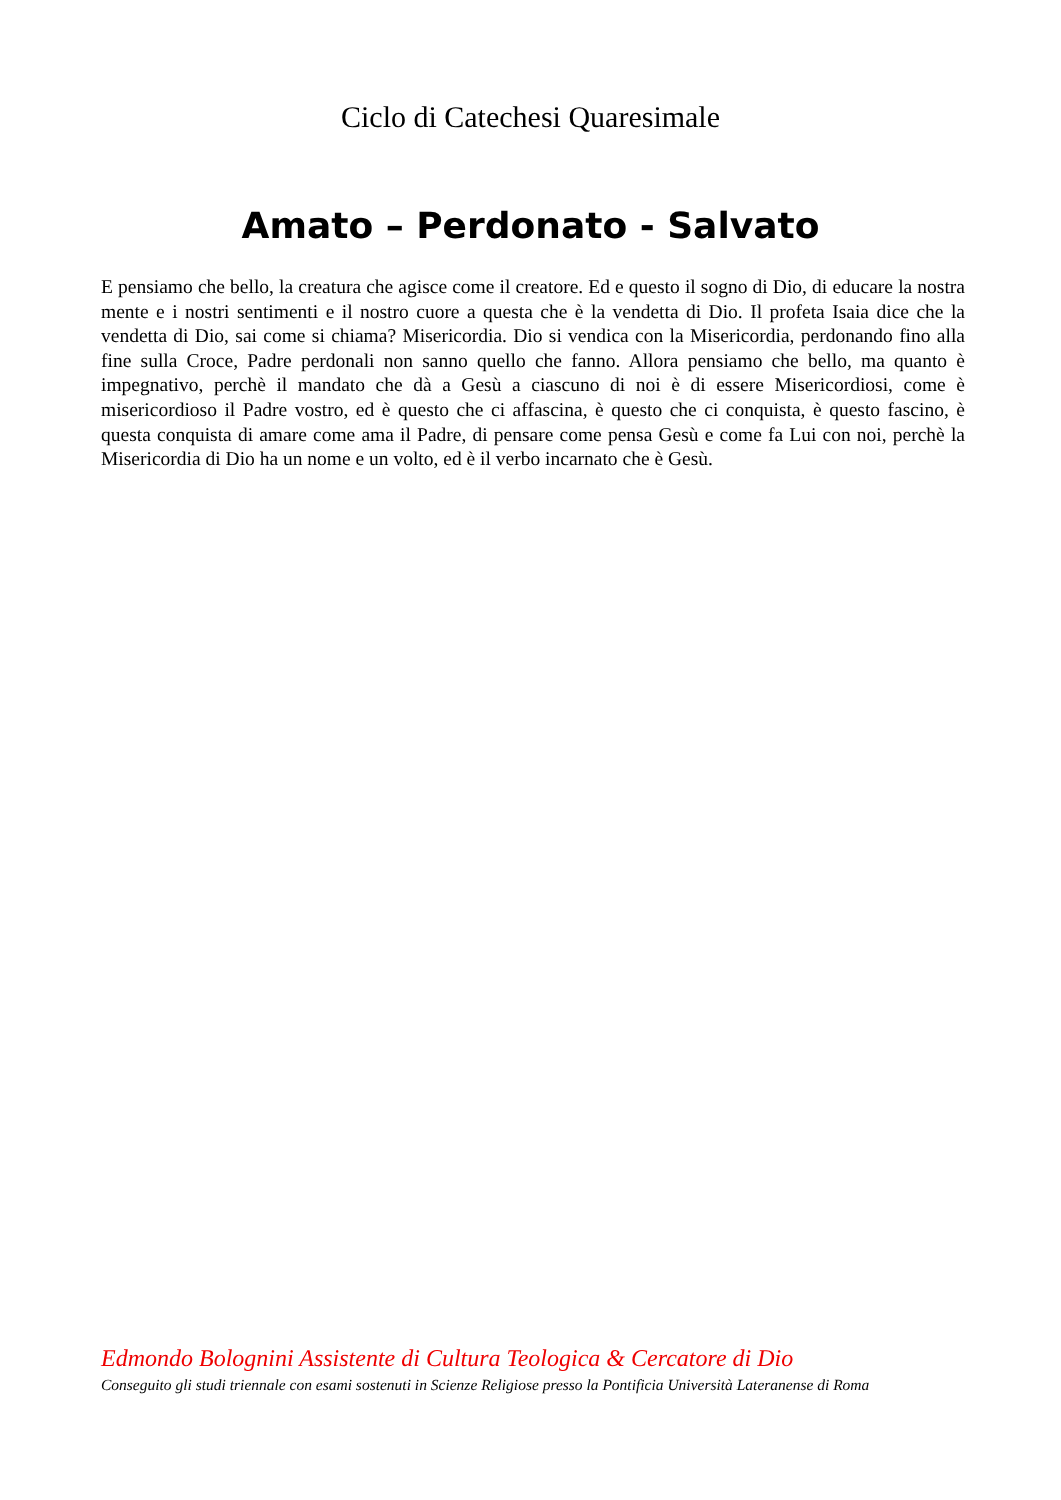Ciclo di Catechesi Quaresimale
Amato – Perdonato - Salvato
E pensiamo che bello, la creatura che agisce come il creatore. Ed e questo il sogno di Dio, di educare la nostra mente e i nostri sentimenti e il nostro cuore a questa che è la vendetta di Dio. Il profeta Isaia dice che la vendetta di Dio, sai come si chiama? Misericordia. Dio si vendica con la Misericordia, perdonando fino alla fine sulla Croce, Padre perdonali non sanno quello che fanno. Allora pensiamo che bello, ma quanto è impegnativo, perchè il mandato che dà a Gesù a ciascuno di noi è di essere Misericordiosi, come è misericordioso il Padre vostro, ed è questo che ci affascina, è questo che ci conquista, è questo fascino, è questa conquista di amare come ama il Padre, di pensare come pensa Gesù e come fa Lui con noi, perchè la Misericordia di Dio ha un nome e un volto, ed è il verbo incarnato che è Gesù.
Edmondo Bolognini Assistente di Cultura Teologica & Cercatore di Dio
Conseguito gli studi triennale con esami sostenuti in Scienze Religiose presso la Pontificia Università Lateranense di Roma